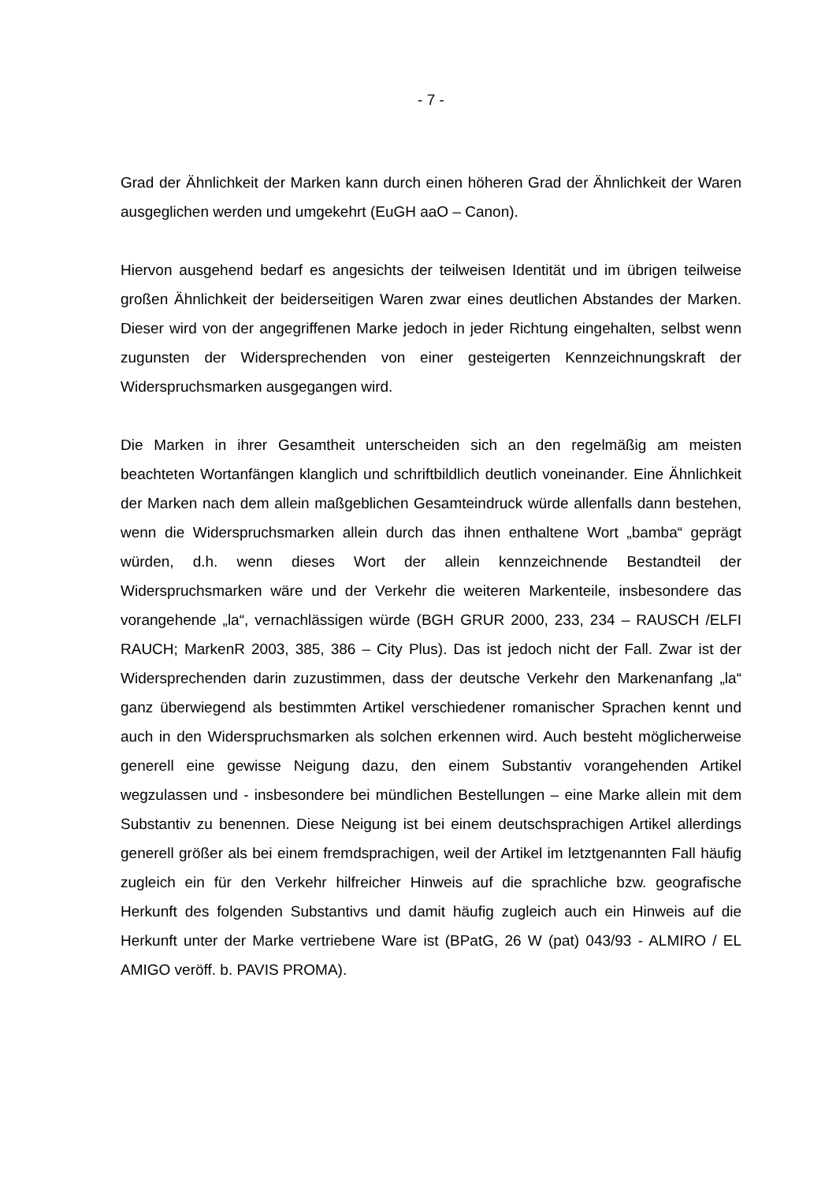- 7 -
Grad der Ähnlichkeit der Marken kann durch einen höheren Grad der Ähnlichkeit der Waren ausgeglichen werden und umgekehrt (EuGH aaO – Canon).
Hiervon ausgehend bedarf es angesichts der teilweisen Identität und im übrigen teilweise großen Ähnlichkeit der beiderseitigen Waren zwar eines deutlichen Abstandes der Marken. Dieser wird von der angegriffenen Marke jedoch in jeder Richtung eingehalten, selbst wenn zugunsten der Widersprechenden von einer gesteigerten Kennzeichnungskraft der Widerspruchsmarken ausgegangen wird.
Die Marken in ihrer Gesamtheit unterscheiden sich an den regelmäßig am meisten beachteten Wortanfängen klanglich und schriftbildlich deutlich voneinander. Eine Ähnlichkeit der Marken nach dem allein maßgeblichen Gesamteindruck würde allenfalls dann bestehen, wenn die Widerspruchsmarken allein durch das ihnen enthaltene Wort „bamba“ geprägt würden, d.h. wenn dieses Wort der allein kennzeichnende Bestandteil der Widerspruchsmarken wäre und der Verkehr die weiteren Markenteile, insbesondere das vorangehende „la“, vernachlässigen würde (BGH GRUR 2000, 233, 234 – RAUSCH /ELFI RAUCH; MarkenR 2003, 385, 386 – City Plus). Das ist jedoch nicht der Fall. Zwar ist der Widersprechenden darin zuzustimmen, dass der deutsche Verkehr den Markenanfang „la“ ganz überwiegend als bestimmten Artikel verschiedener romanischer Sprachen kennt und auch in den Widerspruchsmarken als solchen erkennen wird. Auch besteht möglicherweise generell eine gewisse Neigung dazu, den einem Substantiv vorangehenden Artikel wegzulassen und - insbesondere bei mündlichen Bestellungen – eine Marke allein mit dem Substantiv zu benennen. Diese Neigung ist bei einem deutschsprachigen Artikel allerdings generell größer als bei einem fremdsprachigen, weil der Artikel im letztgenannten Fall häufig zugleich ein für den Verkehr hilfreicher Hinweis auf die sprachliche bzw. geografische Herkunft des folgenden Substantivs und damit häufig zugleich auch ein Hinweis auf die Herkunft unter der Marke vertriebene Ware ist (BPatG, 26 W (pat) 043/93 - ALMIRO / EL AMIGO veröff. b. PAVIS PROMA).